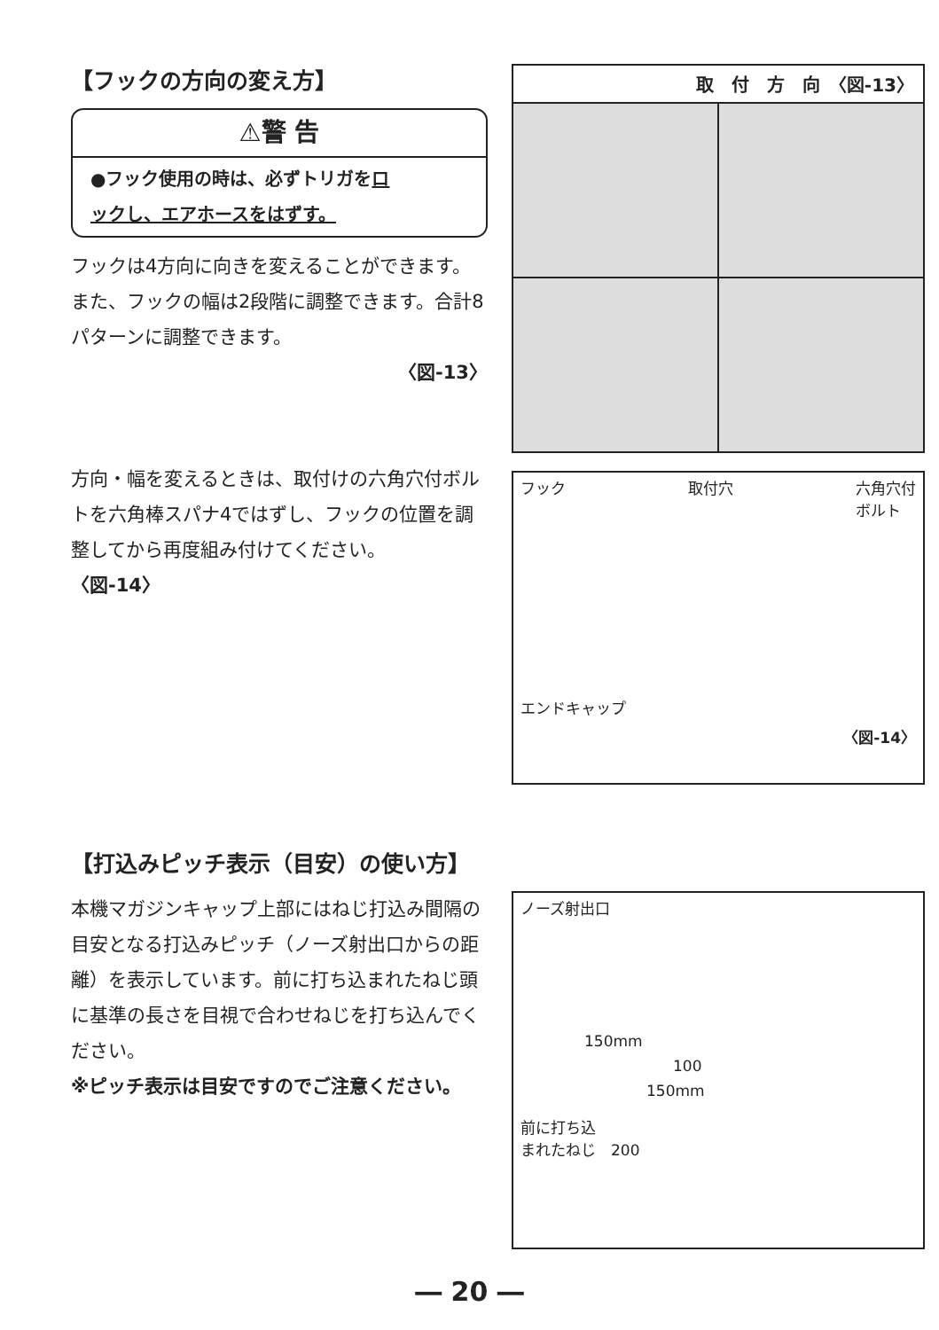【フックの方向の変え方】
⚠警 告
●フック使用の時は、必ずトリガをロ
ックし、エアホースをはずす。
フックは4方向に向きを変えることができます。また、フックの幅は2段階に調整できます。合計8パターンに調整できます。
〈図-13〉
方向・幅を変えるときは、取付けの六角穴付ボルトを六角棒スパナ4ではずし、フックの位置を調整してから再度組み付けてください。　　　　　　〈図-14〉
取　付　方　向　〈図-13〉
フック 取付穴 六角穴付
ボルト
エンドキャップ
〈図-14〉
【打込みピッチ表示（目安）の使い方】
本機マガジンキャップ上部にはねじ打込み間隔の目安となる打込みピッチ（ノーズ射出口からの距離）を表示しています。前に打ち込まれたねじ頭に基準の長さを目視で合わせねじを打ち込んでください。
※ピッチ表示は目安ですのでご注意ください。
ノーズ射出口
150mm
100
150mm
前に打ち込
まれたねじ　200
― 20 ―